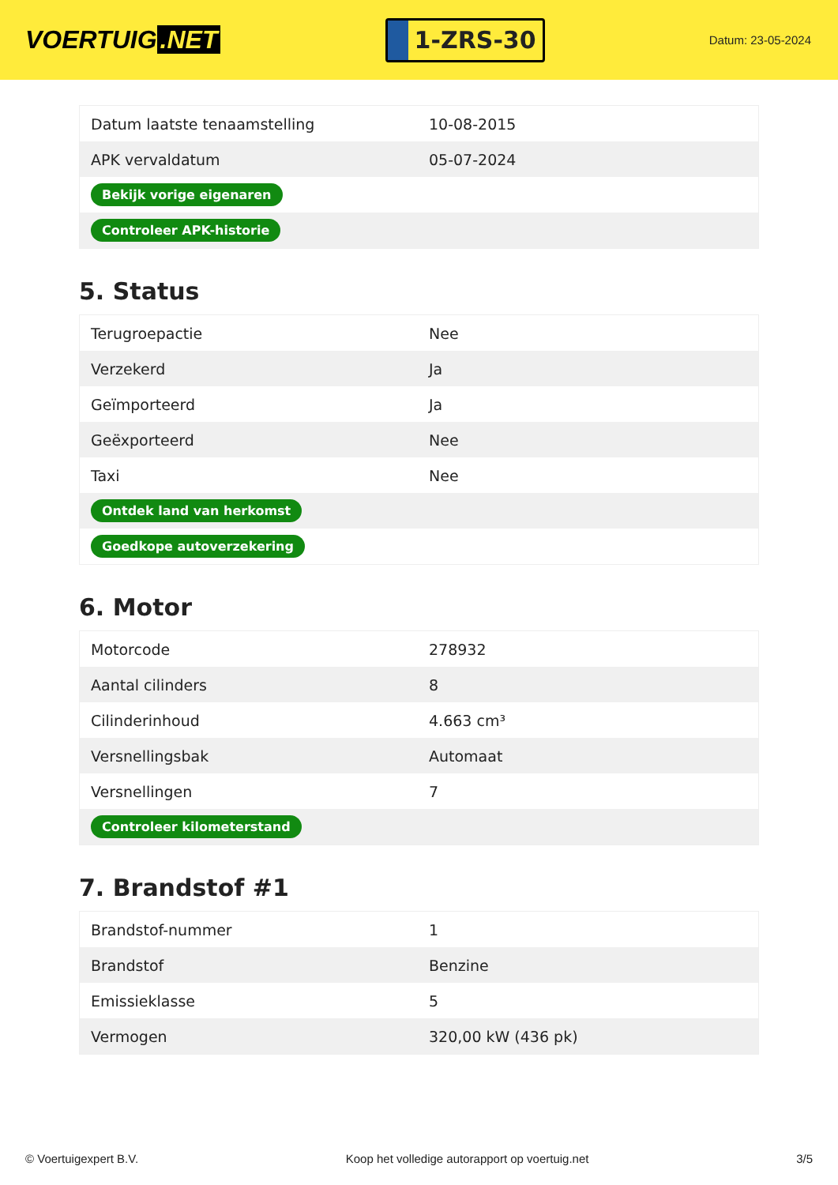VOERTUIG.NET
1-ZRS-30
Datum: 23-05-2024
| Datum laatste tenaamstelling | 10-08-2015 |
| APK vervaldatum | 05-07-2024 |
| Bekijk vorige eigenaren | |
| Controleer APK-historie | |
5. Status
| Terugroepactie | Nee |
| Verzekerd | Ja |
| Geïmporteerd | Ja |
| Geëxporteerd | Nee |
| Taxi | Nee |
| Ontdek land van herkomst | |
| Goedkope autoverzekering | |
6. Motor
| Motorcode | 278932 |
| Aantal cilinders | 8 |
| Cilinderinhoud | 4.663 cm³ |
| Versnellingsbak | Automaat |
| Versnellingen | 7 |
| Controleer kilometerstand | |
7. Brandstof #1
| Brandstof-nummer | 1 |
| Brandstof | Benzine |
| Emissieklasse | 5 |
| Vermogen | 320,00 kW (436 pk) |
© Voertuigexpert B.V. Koop het volledige autorapport op voertuig.net 3/5